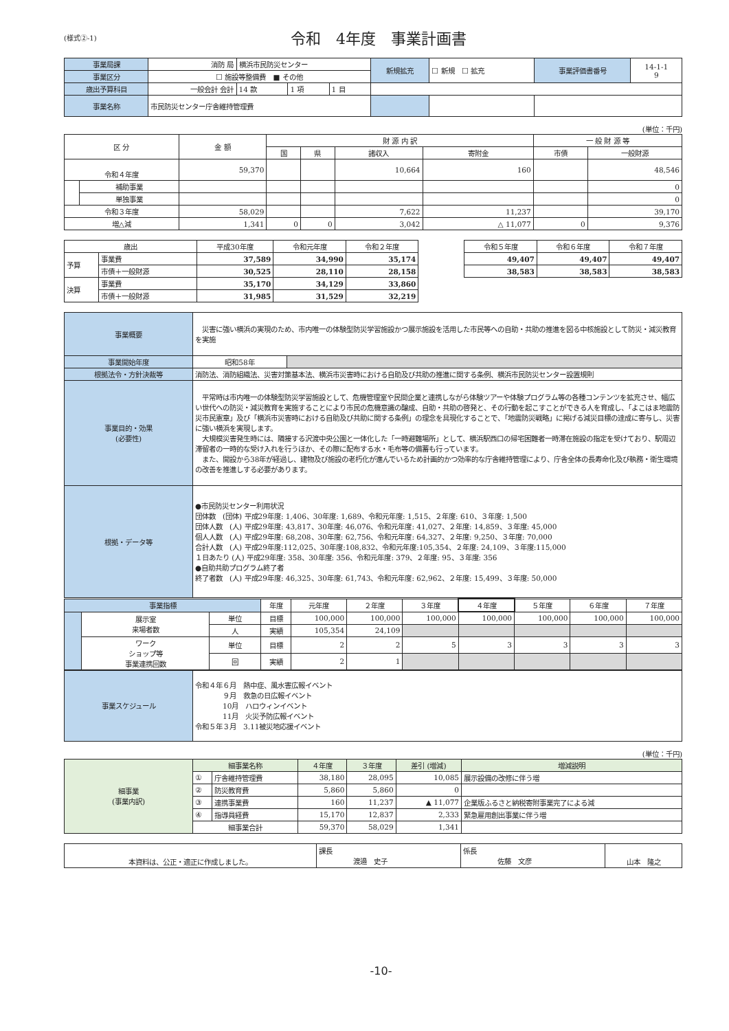(様式②-1)
令和　4年度　事業計画書
| 事業局課 | 消防 局 | 横浜市民防災センター | | | 新規拡充 | ☐ 新規 ☐ 拡充 | 事業評価書番号 | 14-1-1 9 |
| 事業区分 | ☐ 施設等整備費 ■ その他 | | | | | | | |
| 歳出予算科目 | 一般会計 会計 | 14 款 | 1 項 | 1 目 | | | | |
| 事業名称 | 市民防災センター庁舎維持管理費 | | | | | | | |
(単位：千円)
| 区 分 | | 金 額 | 財 源 内 訳 | | | | 一 般 財 源 等 | |
| --- | --- | --- | --- | --- | --- | --- | --- | --- |
| | | | 国 | 県 | 諸収入 | 寄附金 | 市債 | 一般財源 |
| 令和４年度 | | 59,370 | | | 10,664 | 160 | | 48,546 |
| | 補助事業 | | | | | | | 0 |
| | 単独事業 | | | | | | | 0 |
| 令和３年度 | | 58,029 | | | 7,622 | 11,237 | | 39,170 |
| 増△減 | | 1,341 | 0 | 0 | 3,042 | △ 11,077 | 0 | 9,376 |
| 歳出 | | 平成30年度 | 令和元年度 | 令和２年度 | | 令和５年度 | 令和６年度 | 令和７年度 |
| 予算 | 事業費 | 37,589 | 34,990 | 35,174 | | 49,407 | 49,407 | 49,407 |
| | 市債＋一般財源 | 30,525 | 28,110 | 28,158 | | 38,583 | 38,583 | 38,583 |
| 決算 | 事業費 | 35,170 | 34,129 | 33,860 | | | | |
| | 市債＋一般財源 | 31,985 | 31,529 | 32,219 | | | | |
| 事業概要 | 災害に強い横浜の実現のため、市内唯一の体験型防災学習施設かつ展示施設を活用した市民等への自助・共助の推進を図る中核施設として防災・減災教育を実施 | |
| 事業開始年度 | 昭和58年 | |
| 根拠法令・方針決裁等 | 消防法、消防組織法、災害対策基本法、横浜市災害時における自助及び共助の推進に関する条例、横浜市民防災センター設置規則 | |
| 事業目的・効果 (必要性) | 平常時は市内唯一の体験型防災学習施設として、危機管理室や民間企業と連携しながら体験ツアーや体験プログラム等の各種コンテンツを拡充させ、幅広い世代への防災・減災教育を実施することにより市民の危機意識の醸成、自助・共助の啓発と、その行動を起こすことができる人を育成し、「よこはま地震防災市民憲章」及び「横浜市災害時における自助及び共助に関する条例」の理念を具現化することで、「地震防災戦略」に掲げる減災目標の達成に寄与し、災害に強い横浜を実現します。 大規模災害発生時には、隣接する沢渡中央公園と一体化した「一時避難場所」として、横浜駅西口の帰宅困難者一時滞在施設の指定を受けており、駅周辺滞留者の一時的な受け入れを行うほか、その際に配布する水・毛布等の備蓄も行っています。 また、開設から38年が経過し、建物及び施設の老朽化が進んでいるため計画的かつ効率的な庁舎維持管理により、庁舎全体の長寿命化及び執務・衛生環境の改善を推進しする必要があります。 | |
| 根拠・データ等 | ●市民防災センター利用状況 団体数 (団体) 平成29年度: 1,406、30年度: 1,689、令和元年度: 1,515、２年度: 610、３年度: 1,500 団体人数 (人) 平成29年度: 43,817、30年度: 46,076、令和元年度: 41,027、２年度: 14,859、３年度: 45,000 個人人数 (人) 平成29年度: 68,208、30年度: 62,756、令和元年度: 64,327、２年度: 9,250、３年度: 70,000 合計人数 (人) 平成29年度:112,025、30年度:108,832、令和元年度:105,354、２年度: 24,109、３年度:115,000 １日あたり (人) 平成29年度: 358、30年度: 356、令和元年度: 379、２年度: 95、３年度: 356 ●自助共助プログラム終了者 終了者数 (人) 平成29年度: 46,325、30年度: 61,743、令和元年度: 62,962、２年度: 15,499、３年度: 50,000 | |
| 事業指標 | | | 年度 | 元年度 | ２年度 | ３年度 | ４年度 | ５年度 | ６年度 | ７年度 |
| | 展示室 来場者数 | 単位 | 目標 | 100,000 | 100,000 | 100,000 | 100,000 | 100,000 | 100,000 | 100,000 |
| | | 人 | 実績 | 105,354 | 24,109 | | | | | |
| | ワーク ショップ等 事業連携回数 | 単位 | 目標 | 2 | 2 | 5 | 3 | 3 | 3 | 3 |
| | | 回 | 実績 | 2 | 1 | | | | | |
| 事業スケジュール | 令和４年６月 熱中症、風水害広報イベント ９月 救急の日広報イベント 10月 ハロウィンイベント 11月 火災予防広報イベント 令和５年３月 3.11被災地応援イベント |
(単位：千円)
| 細事業 (事業内訳) | 細事業名称 | | ４年度 | ３年度 | 差引 (増減) | 増減説明 |
| | ① | 庁舎維持管理費 | 38,180 | 28,095 | 10,085 | 展示設備の改修に伴う増 |
| | ② | 防災教育費 | 5,860 | 5,860 | 0 | |
| | ③ | 連携事業費 | 160 | 11,237 | ▲ 11,077 | 企業版ふるさと納税寄附事業完了による減 |
| | ④ | 指導員経費 | 15,170 | 12,837 | 2,333 | 緊急雇用創出事業に伴う増 |
| | 細事業合計 | | 59,370 | 58,029 | 1,341 | |
| 本資料は、公正・適正に作成しました。 | 課長 渡邉 史子 | 係長 佐藤 文彦 | 山本 隆之 |
-10-